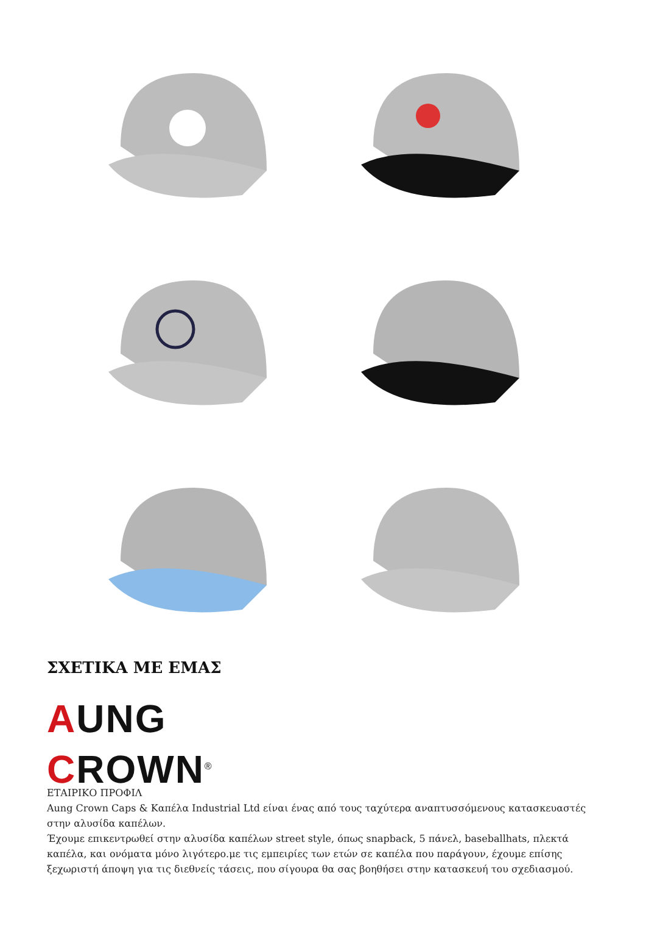ΣΧΕΤΙΚΑ ΜΕ ΕΜΑΣ
AUNG CROWN<sup>®</sup>
ΕΤΑΙΡΙΚΟ ΠΡΟΦΙΛ
Aung Crown Caps & Καπέλα Industrial Ltd είναι ένας από τους ταχύτερα αναπτυσσόμενους κατασκευαστές στην αλυσίδα καπέλων.
Έχουμε επικεντρωθεί στην αλυσίδα καπέλων street style, όπως snapback, 5 πάνελ, baseballhats, πλεκτά καπέλα, και ονόματα μόνο λιγότερο.με τις εμπειρίες των ετών σε καπέλα που παράγουν, έχουμε επίσης ξεχωριστή άποψη για τις διεθνείς τάσεις, που σίγουρα θα σας βοηθήσει στην κατασκευή του σχεδιασμού.